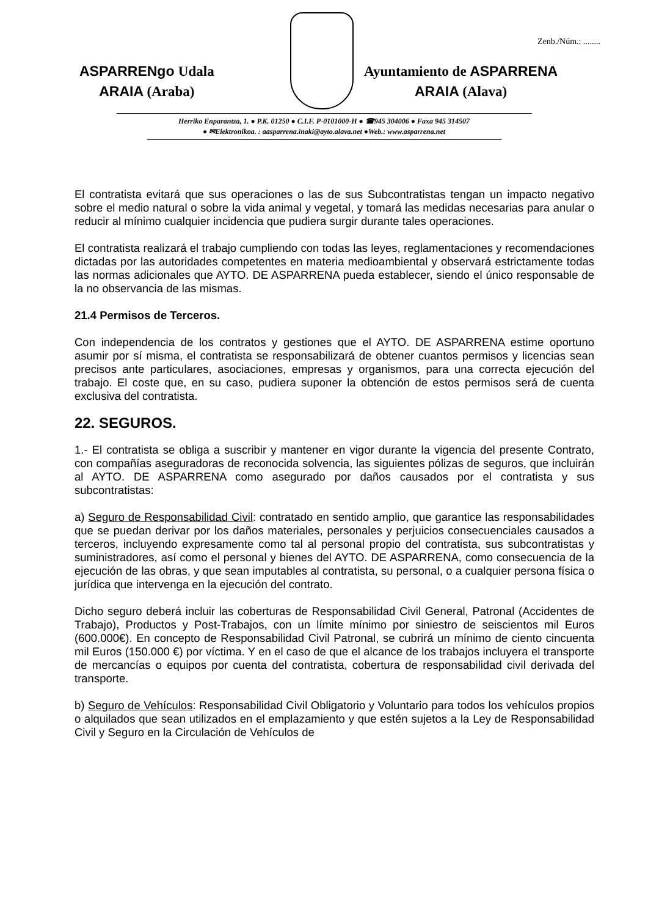Zenb./Núm.: ........
ASPARRENgo Udala
ARAIA (Araba)
Ayuntamiento de ASPARRENA
ARAIA (Alava)
Herriko Enparantza, 1. ● P.K. 01250 ● C.I.F. P-0101000-H ● ☎945 304006 ● Faxa 945 314507
● ✉Elektronikoa. : aasparrena.inaki@ayto.alava.net ●Web.: www.asparrena.net
El contratista evitará que sus operaciones o las de sus Subcontratistas tengan un impacto negativo sobre el medio natural o sobre la vida animal y vegetal, y tomará las medidas necesarias para anular o reducir al mínimo cualquier incidencia que pudiera surgir durante tales operaciones.
El contratista realizará el trabajo cumpliendo con todas las leyes, reglamentaciones y recomendaciones dictadas por las autoridades competentes en materia medioambiental y observará estrictamente todas las normas adicionales que AYTO. DE ASPARRENA pueda establecer, siendo el único responsable de la no observancia de las mismas.
21.4 Permisos de Terceros.
Con independencia de los contratos y gestiones que el AYTO. DE ASPARRENA estime oportuno asumir por sí misma, el contratista se responsabilizará de obtener cuantos permisos y licencias sean precisos ante particulares, asociaciones, empresas y organismos, para una correcta ejecución del trabajo. El coste que, en su caso, pudiera suponer la obtención de estos permisos será de cuenta exclusiva del contratista.
22. SEGUROS.
1.- El contratista se obliga a suscribir y mantener en vigor durante la vigencia del presente Contrato, con compañías aseguradoras de reconocida solvencia, las siguientes pólizas de seguros, que incluirán al AYTO. DE ASPARRENA como asegurado por daños causados por el contratista y sus subcontratistas:
a) Seguro de Responsabilidad Civil: contratado en sentido amplio, que garantice las responsabilidades que se puedan derivar por los daños materiales, personales y perjuicios consecuenciales causados a terceros, incluyendo expresamente como tal al personal propio del contratista, sus subcontratistas y suministradores, así como el personal y bienes del AYTO. DE ASPARRENA, como consecuencia de la ejecución de las obras, y que sean imputables al contratista, su personal, o a cualquier persona física o jurídica que intervenga en la ejecución del contrato.
Dicho seguro deberá incluir las coberturas de Responsabilidad Civil General, Patronal (Accidentes de Trabajo), Productos y Post-Trabajos, con un límite mínimo por siniestro de seiscientos mil Euros (600.000€). En concepto de Responsabilidad Civil Patronal, se cubrirá un mínimo de ciento cincuenta mil Euros (150.000 €) por víctima. Y en el caso de que el alcance de los trabajos incluyera el transporte de mercancías o equipos por cuenta del contratista, cobertura de responsabilidad civil derivada del transporte.
b) Seguro de Vehículos: Responsabilidad Civil Obligatorio y Voluntario para todos los vehículos propios o alquilados que sean utilizados en el emplazamiento y que estén sujetos a la Ley de Responsabilidad Civil y Seguro en la Circulación de Vehículos de